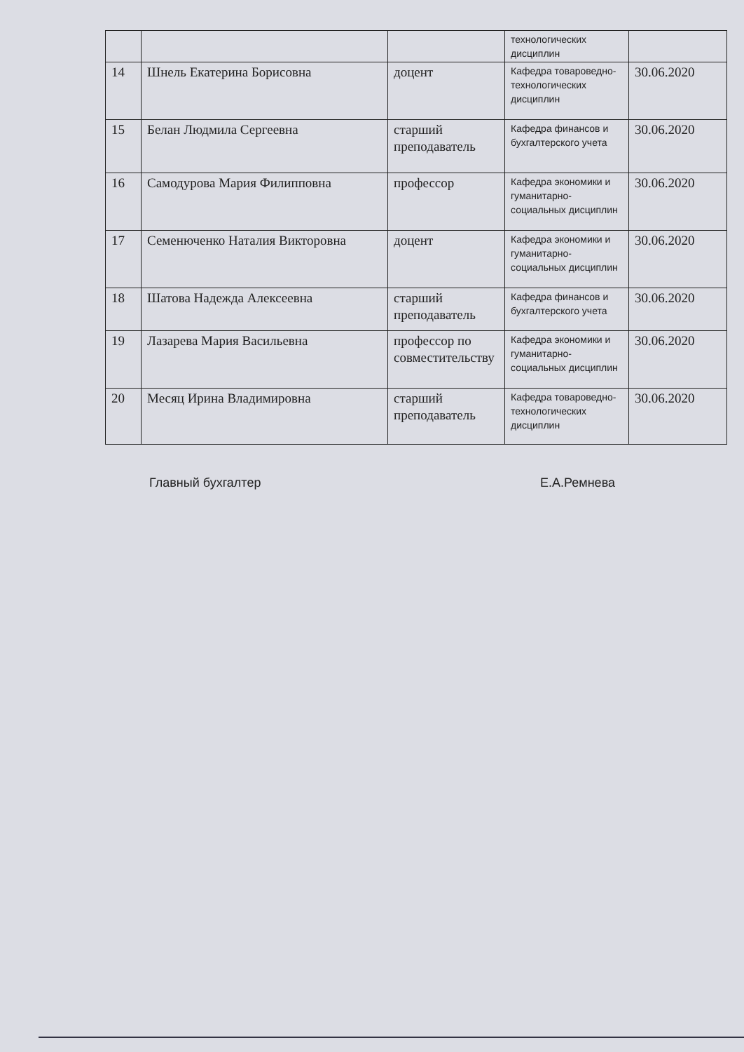| | | | технологических дисциплин | |
| 14 | Шнель Екатерина Борисовна | доцент | Кафедра товароведно-технологических дисциплин | 30.06.2020 |
| 15 | Белан Людмила Сергеевна | старший преподаватель | Кафедра финансов и бухгалтерского учета | 30.06.2020 |
| 16 | Самодурова Мария Филипповна | профессор | Кафедра экономики и гуманитарно-социальных дисциплин | 30.06.2020 |
| 17 | Семенюченко Наталия Викторовна | доцент | Кафедра экономики и гуманитарно-социальных дисциплин | 30.06.2020 |
| 18 | Шатова Надежда Алексеевна | старший преподаватель | Кафедра финансов и бухгалтерского учета | 30.06.2020 |
| 19 | Лазарева Мария Васильевна | профессор по совместительству | Кафедра экономики и гуманитарно-социальных дисциплин | 30.06.2020 |
| 20 | Месяц Ирина Владимировна | старший преподаватель | Кафедра товароведно-технологических дисциплин | 30.06.2020 |
Главный бухгалтер Е.А.Ремнева